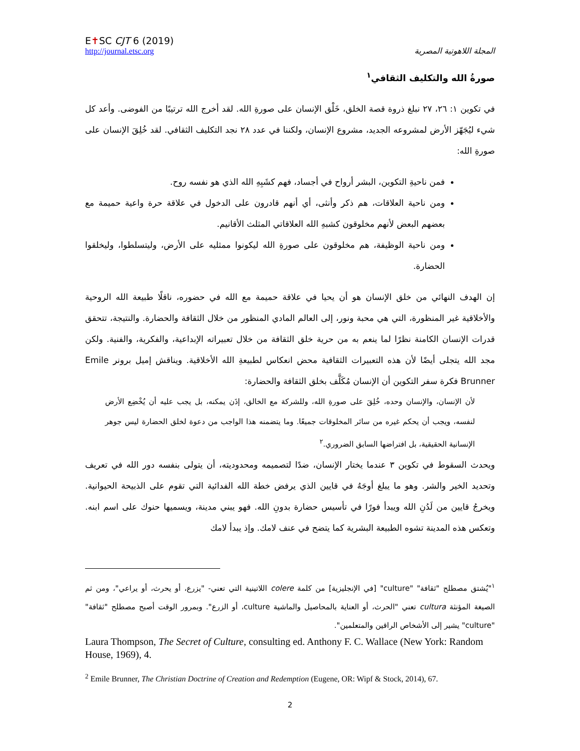E✝SC CJT 6 (2019)
http://journal.etsc.org
المجلة اللاهوتية المصرية
صورةُ الله والتكليف الثقافي<sup>١</sup>
في تكوين ١: ٢٦، ٢٧ نبلغ ذروة قصة الخلق، خَلْق الإنسان على صورةِ الله. لقد أخرج الله ترتيبًا من الفوضى. وأعد كل شيء ليُجَهّز الأرض لمشروعه الجديد، مشروع الإنسان، ولكننا في عدد ٢٨ نجد التكليف الثقافي. لقد خُلِقَ الإنسان على صورةِ الله:
فمن ناحيةِ التكوين، البشر أرواح في أجساد، فهم كشَبِهِ الله الذي هو نفسه روح.
ومن ناحية العلاقات، هم ذكر وأنثى، أي أنهم قادرون على الدخول في علاقة حرة واعية حميمة مع بعضهم البعض لأنهم مخلوقون كشبهِ الله العلاقاتي المثلث الأقانيم.
ومن ناحية الوظيفة، هم مخلوقون على صورةِ الله ليكونوا ممثليه على الأرض، وليتسلطوا، وليخلقوا الحضارة.
إن الهدف النهائي من خلق الإنسان هو أن يحيا في علاقة حميمة مع الله في حضوره، ناقلًا طبيعة الله الروحية والأخلاقية غير المنظورة، التي هي محبة ونور، إلى العالم المادي المنظور من خلال الثقافة والحضارة. والنتيجة، تتحقق قدرات الإنسان الكامنة نظرًا لما ينعم به من حرية خلق الثقافة من خلال تعبيراته الإبداعية، والفكرية، والفنية. ولكن مجد الله يتجلى أيضًا لأن هذه التعبيرات الثقافية محض انعكاس لطبيعةِ الله الأخلاقية. ويناقش إميل برونر Emile Brunner فكرة سفر التكوين أن الإنسان مُكَلَّف بخلق الثقافة والحضارة:
لأن الإنسان، والإنسان وحده، خُلِقَ على صورةِ الله، وللشركة مع الخالق، إذَن يمكنه، بل يجب عليه أن يُخْضِع الأرض لنفسه، ويجب أن يحكم غيره من سائر المخلوقات جميعًا. وما يتضمنه هذا الواجب من دعوة لخلق الحضارة ليس جوهر الإنسانية الحقيقية، بل افتراضها السابق الضروري.<sup>٢</sup>
ويحدث السقوط في تكوين ٣ عندما يختار الإنسان، ضدًا لتصميمه ومحدوديته، أن يتولى بنفسه دور الله في تعريف وتحديد الخير والشر. وهو ما يبلغ أوجَهُ في قايين الذي يرفض خطة الله الفدائية التي تقوم على الذبيحة الحيوانية. ويخرجُ قايين من لَدُنِ الله ويبدأ فورًا في تأسيس حضارة بدونِ الله. فهو يبني مدينة، ويسميها حنوك على اسم ابنه. وتعكس هذه المدينة تشوه الطبيعة البشرية كما يتضح في عنف لامك. وإذ يبدأ لامك
<sup>١</sup> "يُشتق مصطلح "ثقافة" "culture" [في الإنجليزية] من كلمة colere اللاتينية التي تعني- "يزرع، أو يحرث، أو يراعي"، ومن ثم الصيغة المؤنثة cultura تعني "الحرث، أو العناية بالمحاصيل والماشية culture، أو الزرع". وبمرور الوقت أصبح مصطلح "ثقافة" "culture" يشير إلى الأشخاص الراقين والمتعلمين".
Laura Thompson, The Secret of Culture, consulting ed. Anthony F. C. Wallace (New York: Random House, 1969), 4.
<sup>2</sup> Emile Brunner, The Christian Doctrine of Creation and Redemption (Eugene, OR: Wipf & Stock, 2014), 67.
2